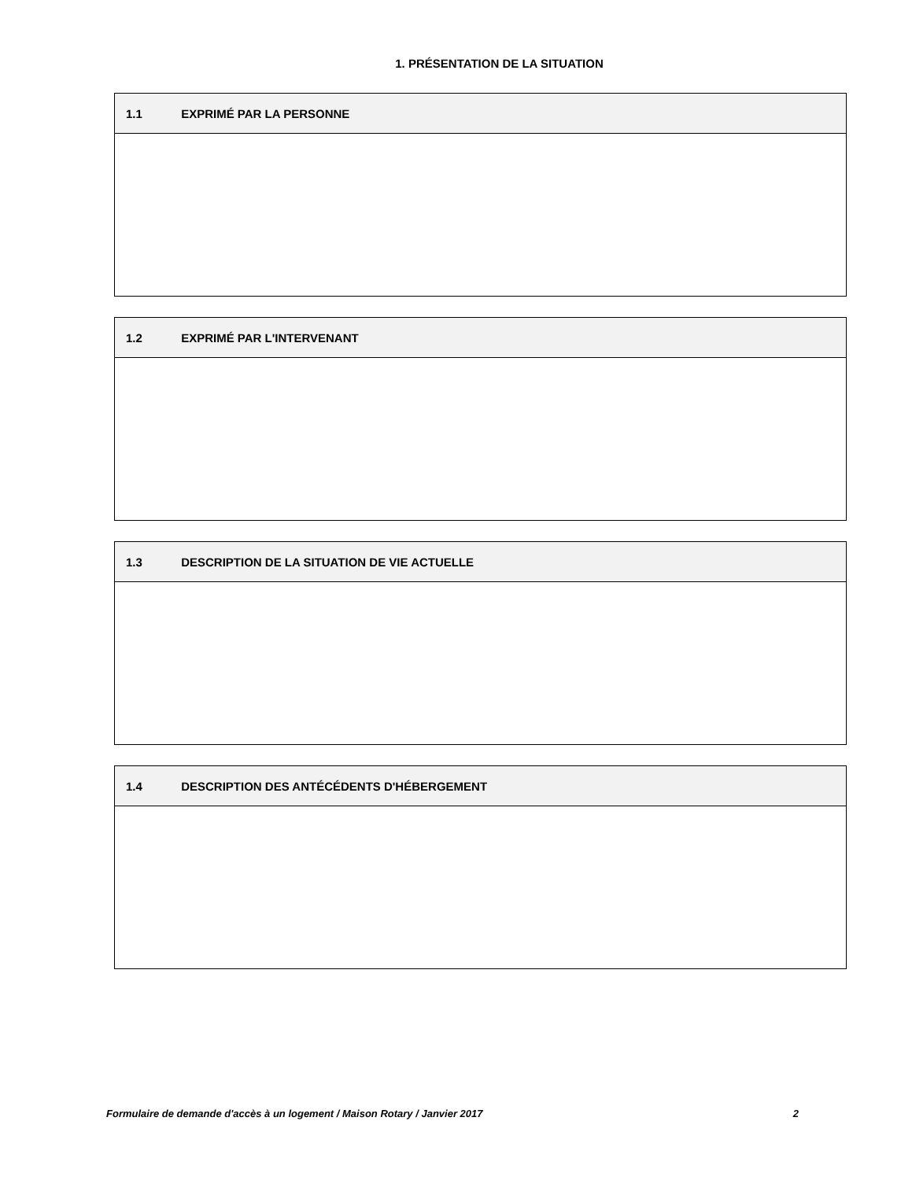1. PRÉSENTATION DE LA SITUATION
| 1.1 EXPRIMÉ PAR LA PERSONNE |
| --- |
| 1.2 EXPRIMÉ PAR L'INTERVENANT |
| --- |
| 1.3 DESCRIPTION DE LA SITUATION DE VIE ACTUELLE |
| --- |
| 1.4 DESCRIPTION DES ANTÉCÉDENTS D'HÉBERGEMENT |
| --- |
Formulaire de demande d'accès à un logement / Maison Rotary / Janvier 2017 2